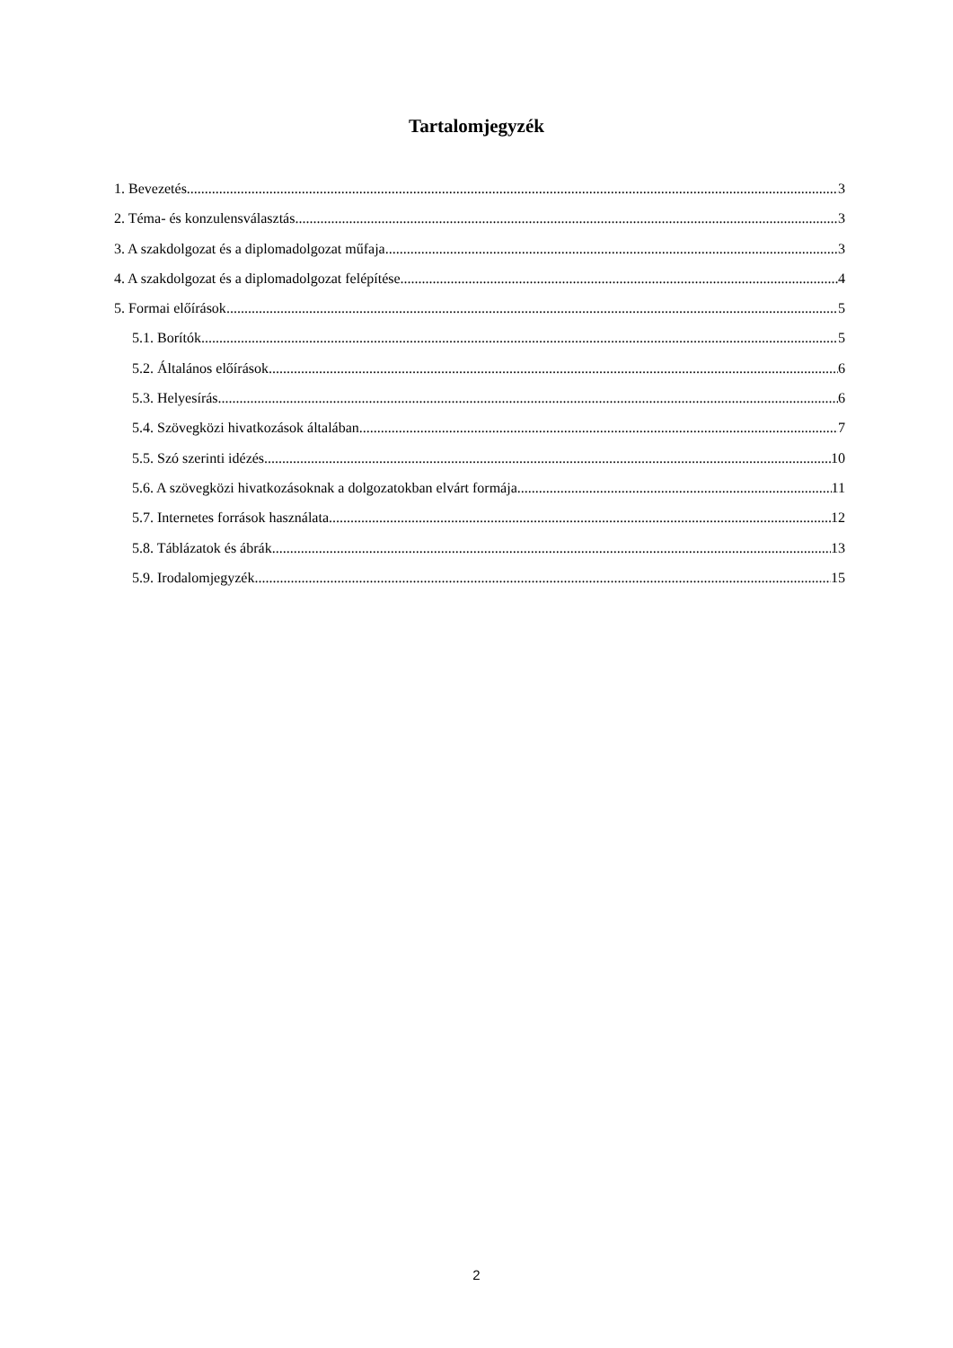Tartalomjegyzék
1. Bevezetés 3
2. Téma- és konzulensválasztás 3
3. A szakdolgozat és a diplomadolgozat műfaja 3
4. A szakdolgozat és a diplomadolgozat felépítése 4
5. Formai előírások 5
5.1. Borítók 5
5.2. Általános előírások 6
5.3. Helyesírás 6
5.4. Szövegközi hivatkozások általában 7
5.5. Szó szerinti idézés 10
5.6. A szövegközi hivatkozásoknak a dolgozatokban elvárt formája 11
5.7. Internetes források használata 12
5.8. Táblázatok és ábrák 13
5.9. Irodalomjegyzék 15
2